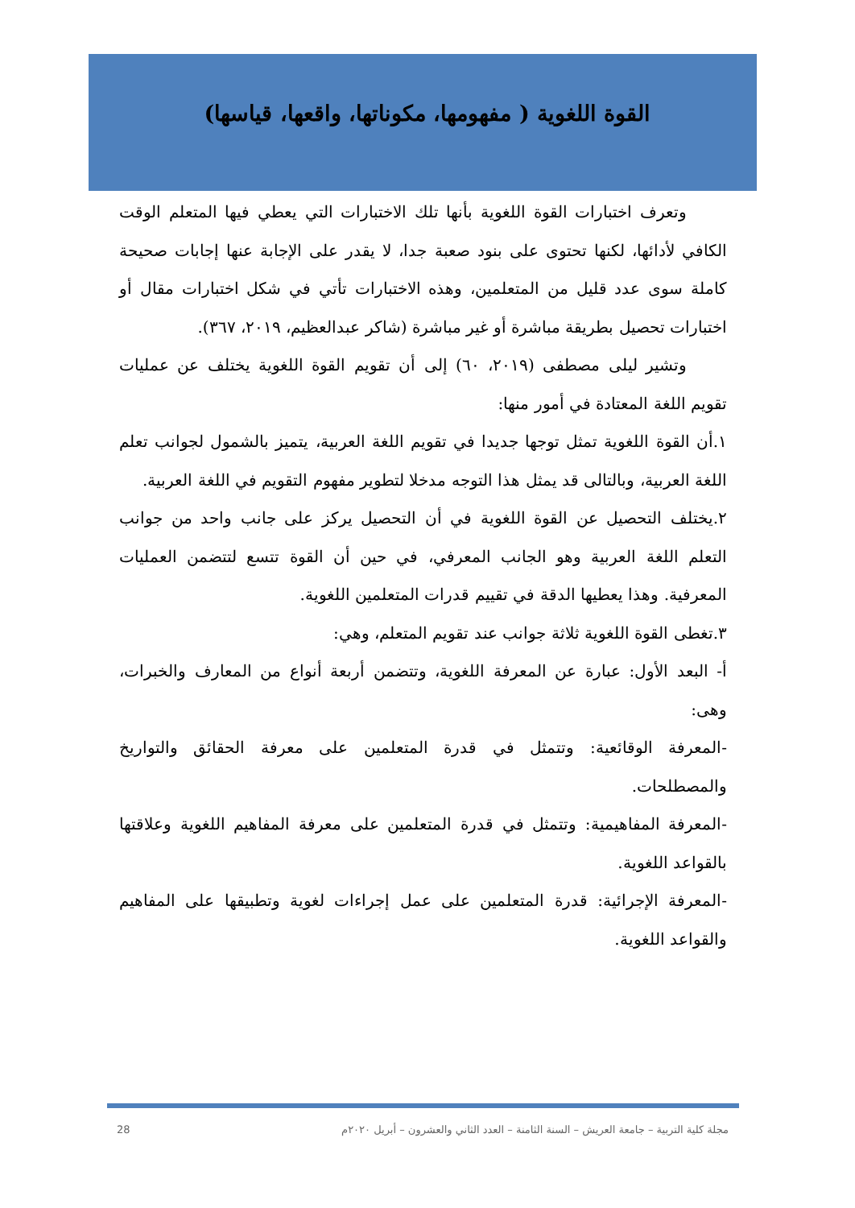القوة اللغوية ( مفهومها، مكوناتها، واقعها، قياسها)
وتعرف اختبارات القوة اللغوية بأنها تلك الاختبارات التي يعطي فيها المتعلم الوقت الكافي لأدائها، لكنها تحتوى على بنود صعبة جدا، لا يقدر على الإجابة عنها إجابات صحيحة كاملة سوى عدد قليل من المتعلمين، وهذه الاختبارات تأتي في شكل اختبارات مقال أو اختبارات تحصيل بطريقة مباشرة أو غير مباشرة (شاكر عبدالعظيم، ٢٠١٩، ٣٦٧).
وتشير ليلى مصطفى (٢٠١٩، ٦٠) إلى أن تقويم القوة اللغوية يختلف عن عمليات تقويم اللغة المعتادة في أمور منها:
١.أن القوة اللغوية تمثل توجها جديدا في تقويم اللغة العربية، يتميز بالشمول لجوانب تعلم اللغة العربية، وبالتالى قد يمثل هذا التوجه مدخلا لتطوير مفهوم التقويم في اللغة العربية.
٢.يختلف التحصيل عن القوة اللغوية في أن التحصيل يركز على جانب واحد من جوانب التعلم اللغة العربية وهو الجانب المعرفي، في حين أن القوة تتسع لتتضمن العمليات المعرفية. وهذا يعطيها الدقة في تقييم قدرات المتعلمين اللغوية.
٣.تغطى القوة اللغوية ثلاثة جوانب عند تقويم المتعلم، وهي:
أ- البعد الأول: عبارة عن المعرفة اللغوية، وتتضمن أربعة أنواع من المعارف والخبرات، وهى:
-المعرفة الوقائعية: وتتمثل في قدرة المتعلمين على معرفة الحقائق والتواريخ والمصطلحات.
-المعرفة المفاهيمية: وتتمثل في قدرة المتعلمين على معرفة المفاهيم اللغوية وعلاقتها بالقواعد اللغوية.
-المعرفة الإجرائية: قدرة المتعلمين على عمل إجراءات لغوية وتطبيقها على المفاهيم والقواعد اللغوية.
مجلة كلية التربية – جامعة العريش – السنة الثامنة – العدد الثاني والعشرون – أبريل ٢٠٢٠م 28